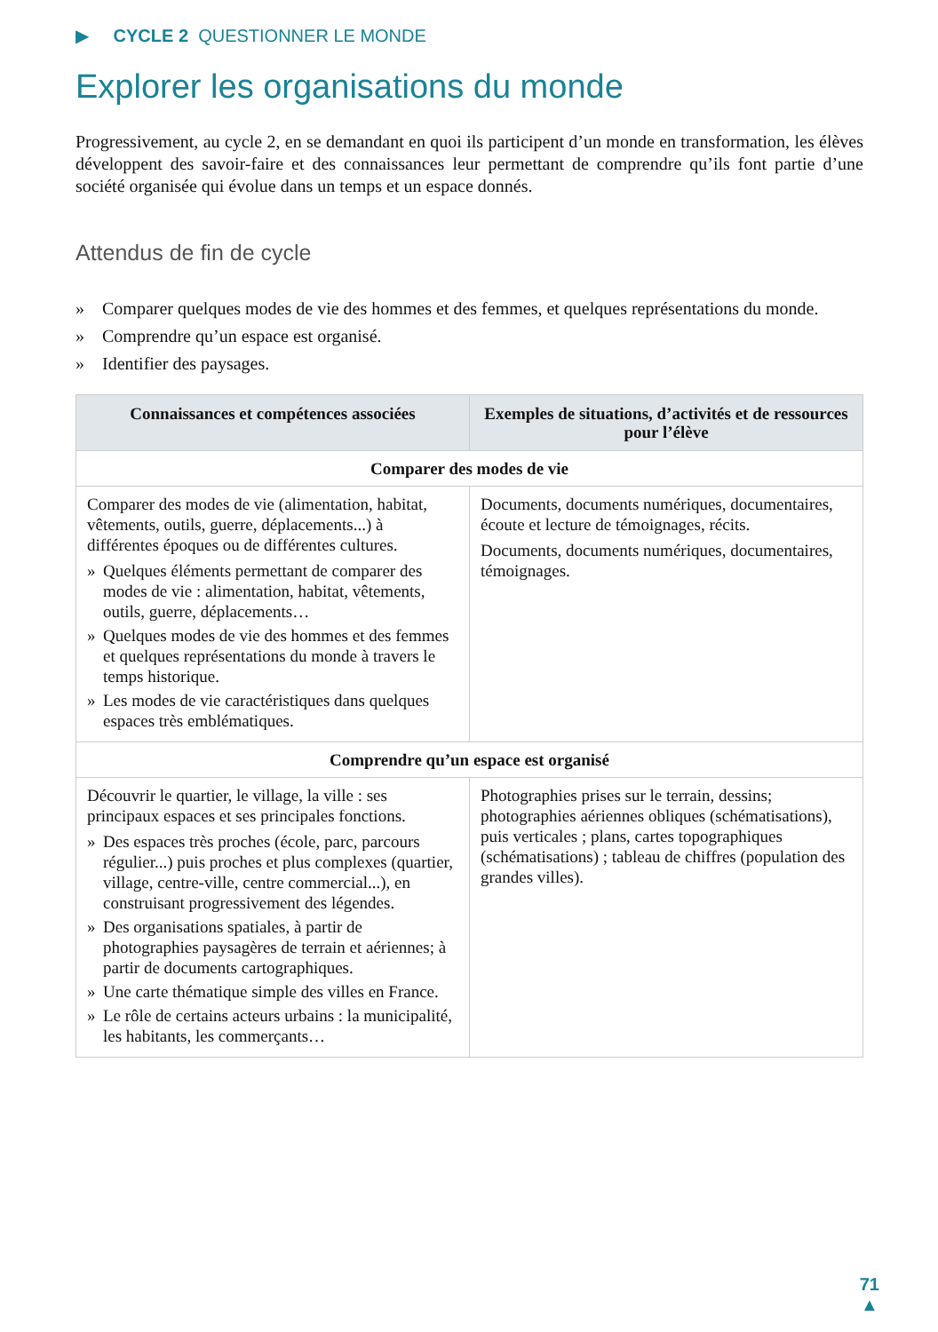▶ CYCLE 2 QUESTIONNER LE MONDE
Explorer les organisations du monde
Progressivement, au cycle 2, en se demandant en quoi ils participent d’un monde en transformation, les élèves développent des savoir-faire et des connaissances leur permettant de comprendre qu’ils font partie d’une société organisée qui évolue dans un temps et un espace donnés.
Attendus de fin de cycle
» Comparer quelques modes de vie des hommes et des femmes, et quelques représentations du monde.
» Comprendre qu’un espace est organisé.
» Identifier des paysages.
| Connaissances et compétences associées | Exemples de situations, d’activités et de ressources pour l’élève |
| --- | --- |
| Comparer des modes de vie | |
| Comparer des modes de vie (alimentation, habitat, vêtements, outils, guerre, déplacements...) à différentes époques ou de différentes cultures. » Quelques éléments permettant de comparer des modes de vie : alimentation, habitat, vêtements, outils, guerre, déplacements… » Quelques modes de vie des hommes et des femmes et quelques représentations du monde à travers le temps historique. » Les modes de vie caractéristiques dans quelques espaces très emblématiques. | Documents, documents numériques, documentaires, écoute et lecture de témoignages, récits. Documents, documents numériques, documentaires, témoignages. |
| Comprendre qu’un espace est organisé | |
| Découvrir le quartier, le village, la ville : ses principaux espaces et ses principales fonctions. » Des espaces très proches (école, parc, parcours régulier...) puis proches et plus complexes (quartier, village, centre-ville, centre commercial...), en construisant progressivement des légendes. » Des organisations spatiales, à partir de photographies paysagères de terrain et aériennes; à partir de documents cartographiques. » Une carte thématique simple des villes en France. » Le rôle de certains acteurs urbains : la municipalité, les habitants, les commerçants… | Photographies prises sur le terrain, dessins; photographies aériennes obliques (schématisations), puis verticales ; plans, cartes topographiques (schématisations) ; tableau de chiffres (population des grandes villes). |
71
▲